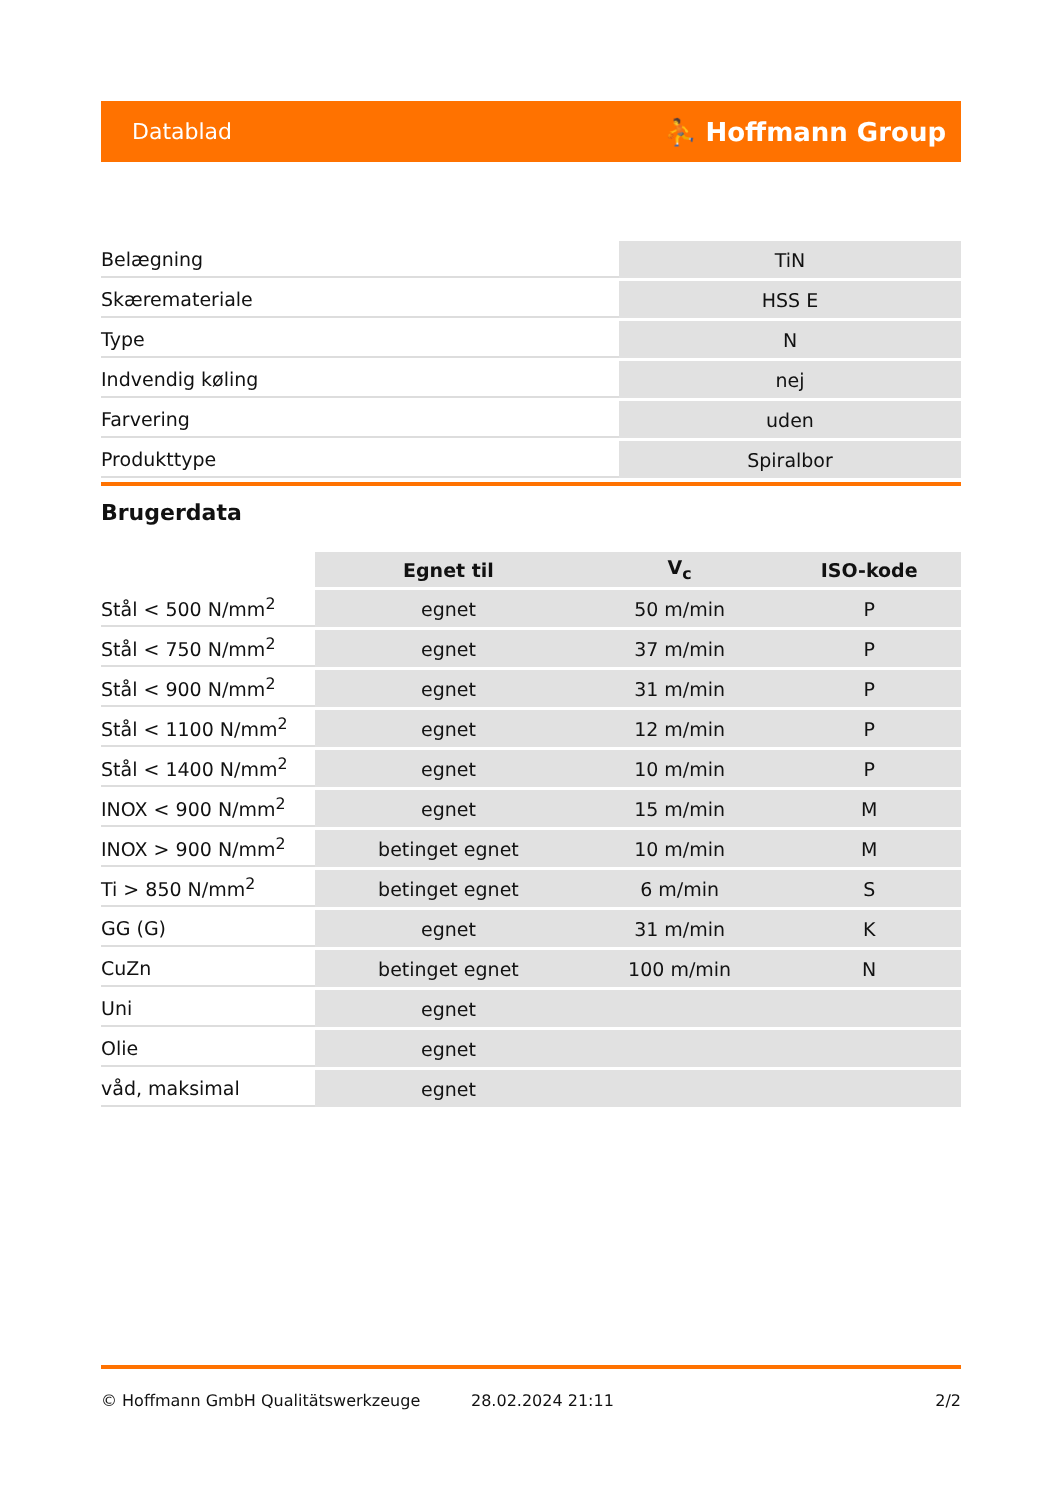Datablad ⛹ Hoffmann Group
| Belægning | TiN |
| Skærematerialе | HSS E |
| Type | N |
| Indvendig køling | nej |
| Farvering | uden |
| Produkttype | Spiralbor |
Brugerdata
| | Egnet til | V<sub>c</sub> | ISO-kode |
| --- | --- | --- | --- |
| Stål < 500 N/mm<sup>2</sup> | egnet | 50 m/min | P |
| Stål < 750 N/mm<sup>2</sup> | egnet | 37 m/min | P |
| Stål < 900 N/mm<sup>2</sup> | egnet | 31 m/min | P |
| Stål < 1100 N/mm<sup>2</sup> | egnet | 12 m/min | P |
| Stål < 1400 N/mm<sup>2</sup> | egnet | 10 m/min | P |
| INOX < 900 N/mm<sup>2</sup> | egnet | 15 m/min | M |
| INOX > 900 N/mm<sup>2</sup> | betinget egnet | 10 m/min | M |
| Ti > 850 N/mm<sup>2</sup> | betinget egnet | 6 m/min | S |
| GG (G) | egnet | 31 m/min | K |
| CuZn | betinget egnet | 100 m/min | N |
| Uni | egnet | | |
| Olie | egnet | | |
| våd, maksimal | egnet | | |
© Hoffmann GmbH Qualitätswerkzeuge 28.02.2024 21:11 2/2